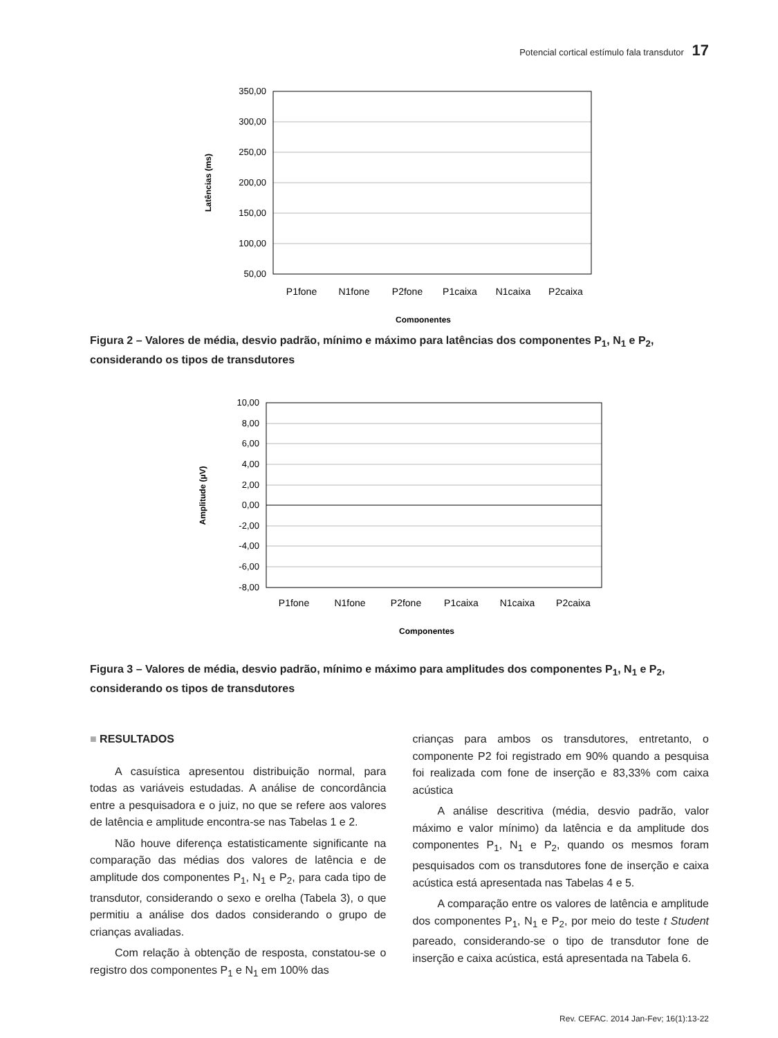Potencial cortical estímulo fala transdutor 17
350,00
300,00
250,00
200,00
150,00
100,00
50,00
P1fone
N1fone
P2fone
P1caixa
N1caixa
P2caixa
Componentes
Latências (ms)
Figura 2 – Valores de média, desvio padrão, mínimo e máximo para latências dos componentes P<sub>1</sub>, N<sub>1</sub> e P<sub>2</sub>, considerando os tipos de transdutores
10,00
8,00
6,00
4,00
2,00
0,00
-2,00
-4,00
-6,00
-8,00
P1fone
N1fone
P2fone
P1caixa
N1caixa
P2caixa
Componentes
Amplitude (µV)
Figura 3 – Valores de média, desvio padrão, mínimo e máximo para amplitudes dos componentes P<sub>1</sub>, N<sub>1</sub> e P<sub>2</sub>, considerando os tipos de transdutores
■ RESULTADOS
A casuística apresentou distribuição normal, para todas as variáveis estudadas. A análise de concordância entre a pesquisadora e o juiz, no que se refere aos valores de latência e amplitude encontra-se nas Tabelas 1 e 2.
Não houve diferença estatisticamente significante na comparação das médias dos valores de latência e de amplitude dos componentes P<sub>1</sub>, N<sub>1</sub> e P<sub>2</sub>, para cada tipo de transdutor, considerando o sexo e orelha (Tabela 3), o que permitiu a análise dos dados considerando o grupo de crianças avaliadas.
Com relação à obtenção de resposta, constatou-se o registro dos componentes P<sub>1</sub> e N<sub>1</sub> em 100% das
crianças para ambos os transdutores, entretanto, o componente P2 foi registrado em 90% quando a pesquisa foi realizada com fone de inserção e 83,33% com caixa acústica
A análise descritiva (média, desvio padrão, valor máximo e valor mínimo) da latência e da amplitude dos componentes P<sub>1</sub>, N<sub>1</sub> e P<sub>2</sub>, quando os mesmos foram pesquisados com os transdutores fone de inserção e caixa acústica está apresentada nas Tabelas 4 e 5.
A comparação entre os valores de latência e amplitude dos componentes P<sub>1</sub>, N<sub>1</sub> e P<sub>2</sub>, por meio do teste t Student pareado, considerando-se o tipo de transdutor fone de inserção e caixa acústica, está apresentada na Tabela 6.
Rev. CEFAC. 2014 Jan-Fev; 16(1):13-22